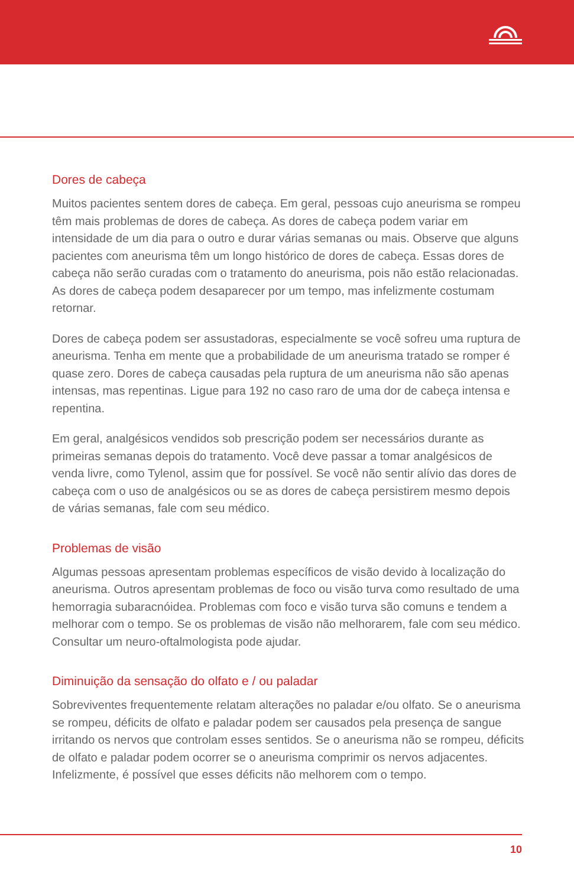Dores de cabeça
Muitos pacientes sentem dores de cabeça. Em geral, pessoas cujo aneurisma se rompeu têm mais problemas de dores de cabeça. As dores de cabeça podem variar em intensidade de um dia para o outro e durar várias semanas ou mais. Observe que alguns pacientes com aneurisma têm um longo histórico de dores de cabeça. Essas dores de cabeça não serão curadas com o tratamento do aneurisma, pois não estão relacionadas. As dores de cabeça podem desaparecer por um tempo, mas infelizmente costumam retornar.
Dores de cabeça podem ser assustadoras, especialmente se você sofreu uma ruptura de aneurisma. Tenha em mente que a probabilidade de um aneurisma tratado se romper é quase zero. Dores de cabeça causadas pela ruptura de um aneurisma não são apenas intensas, mas repentinas. Ligue para 192 no caso raro de uma dor de cabeça intensa e repentina.
Em geral, analgésicos vendidos sob prescrição podem ser necessários durante as primeiras semanas depois do tratamento. Você deve passar a tomar analgésicos de venda livre, como Tylenol, assim que for possível. Se você não sentir alívio das dores de cabeça com o uso de analgésicos ou se as dores de cabeça persistirem mesmo depois de várias semanas, fale com seu médico.
Problemas de visão
Algumas pessoas apresentam problemas específicos de visão devido à localização do aneurisma. Outros apresentam problemas de foco ou visão turva como resultado de uma hemorragia subaracnóidea. Problemas com foco e visão turva são comuns e tendem a melhorar com o tempo. Se os problemas de visão não melhorarem, fale com seu médico. Consultar um neuro-oftalmologista pode ajudar.
Diminuição da sensação do olfato e / ou paladar
Sobreviventes frequentemente relatam alterações no paladar e/ou olfato. Se o aneurisma se rompeu, déficits de olfato e paladar podem ser causados pela presença de sangue irritando os nervos que controlam esses sentidos. Se o aneurisma não se rompeu, déficits de olfato e paladar podem ocorrer se o aneurisma comprimir os nervos adjacentes. Infelizmente, é possível que esses déficits não melhorem com o tempo.
10